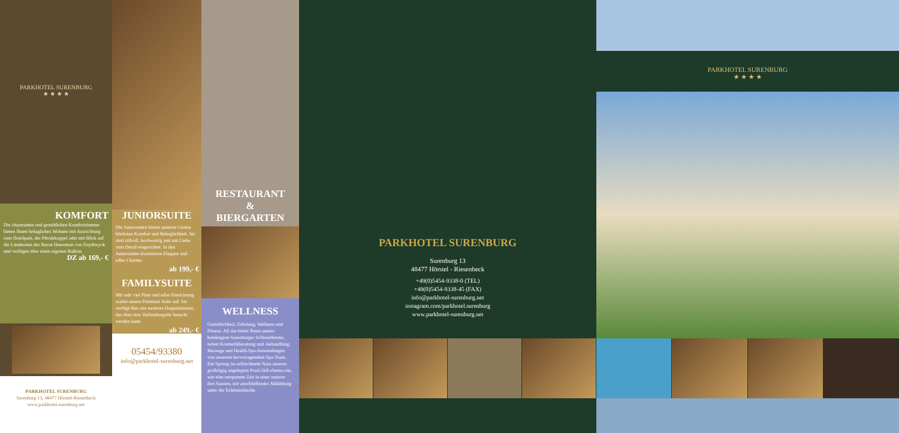PARKHOTEL SURENBURG
★ ★ ★ ★
KOMFORT
Die charmanten und gemütlichen Komfortzimmer bieten Ihnen behagliches Wohnen mit Ausrichtung zum Hotelpark, der Pferdekoppel oder mit Blick auf die Ländereien des Baron Heereman von Zuydtwyck und verfügen über einen eigenen Balkon.
DZ ab 169,- €
PARKHOTEL SURENBURG
Surenburg 13, 48477 Hörstel-Riesenbeck
www.parkhotel-surenburg.net
JUNIORSUITE
Die Juniorsuiten bieten unseren Gästen höchsten Komfort und Behaglichkeit. Sie sind stilvoll, hochwertig und mit Liebe zum Detail eingerichtet. In den Juniorsuiten dominieren Eleganz und edler Charme.
ab 199,- €
FAMILYSUITE
Mit sehr viel Platz und edler Einrichtung wartet unsere Premium Suite auf. Sie verfügt über ein weiteres Doppelzimmer, das über eine Verbindungstür besucht werden kann.
ab 249,- €
05454/93380
info@parkhotel-surenburg.net
RESTAURANT
&
BIERGARTEN
WELLNESS
Gemütlichkeit, Erholung, Wellness und Fitness. All das bietet Ihnen unsere hoteleigene Surenburger Schlosstherme, neben Kosmetikberatung und -behandlung, Massage und Health-Spa-Anwendungen von unserem hervorragendem Spa-Team. Ein Sprung ins erfrischende Nass unseres großzügig angelegten Pools lädt ebenso ein, wie eine entspannte Zeit in einer unserer drei Saunen, mit anschließender Abkühlung unter der Erlebnisdusche.
PARKHOTEL SURENBURG
Surenburg 13
48477 Hörstel - Riesenbeck
+49(0)5454-9338-0 (TEL)
+49(0)5454-9338-45 (FAX)
info@parkhotel-surenburg.net
instagram.com/parkhotel.surenburg
www.parkhotel-surenburg.net
PARKHOTEL SURENBURG
★ ★ ★ ★